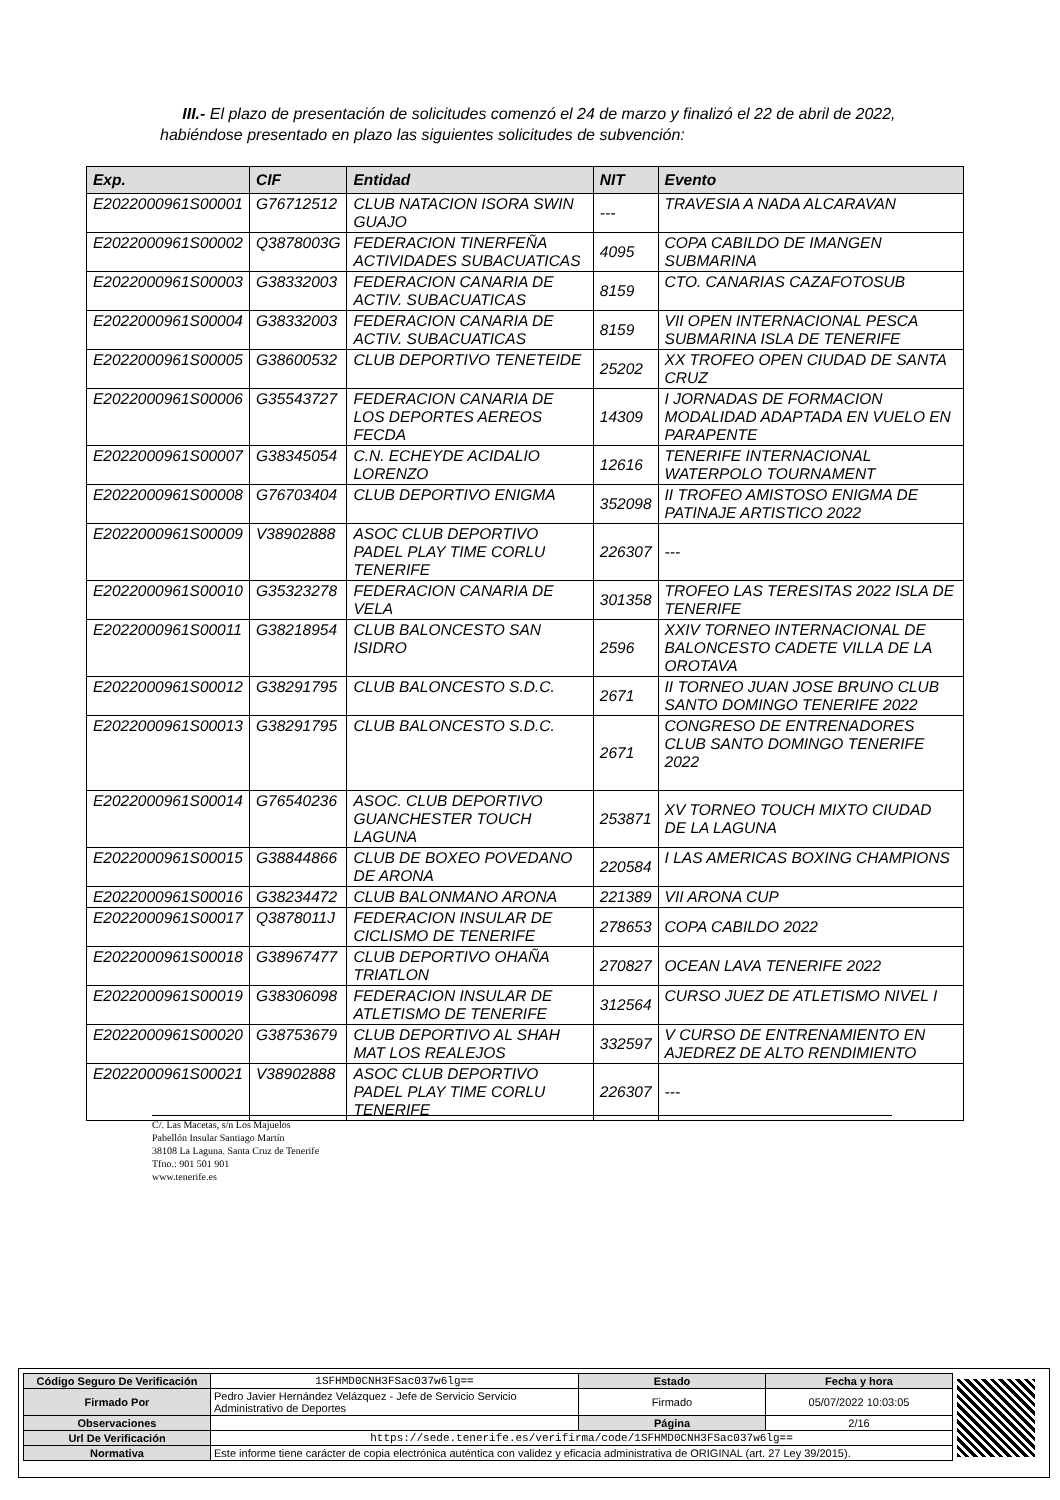III.- El plazo de presentación de solicitudes comenzó el 24 de marzo y finalizó el 22 de abril de 2022, habiéndose presentado en plazo las siguientes solicitudes de subvención:
| Exp. | CIF | Entidad | NIT | Evento |
| --- | --- | --- | --- | --- |
| E2022000961S00001 | G76712512 | CLUB NATACION ISORA SWIN GUAJO | --- | TRAVESIA A NADA ALCARAVAN |
| E2022000961S00002 | Q3878003G | FEDERACION TINERFEÑA ACTIVIDADES SUBACUATICAS | 4095 | COPA CABILDO DE IMANGEN SUBMARINA |
| E2022000961S00003 | G38332003 | FEDERACION CANARIA DE ACTIV. SUBACUATICAS | 8159 | CTO. CANARIAS CAZAFOTOSUB |
| E2022000961S00004 | G38332003 | FEDERACION CANARIA DE ACTIV. SUBACUATICAS | 8159 | VII OPEN INTERNACIONAL PESCA SUBMARINA ISLA DE TENERIFE |
| E2022000961S00005 | G38600532 | CLUB DEPORTIVO TENETEIDE | 25202 | XX TROFEO OPEN CIUDAD DE SANTA CRUZ |
| E2022000961S00006 | G35543727 | FEDERACION CANARIA DE LOS DEPORTES AEREOS FECDA | 14309 | I JORNADAS DE FORMACION MODALIDAD ADAPTADA EN VUELO EN PARAPENTE |
| E2022000961S00007 | G38345054 | C.N. ECHEYDE ACIDALIO LORENZO | 12616 | TENERIFE INTERNACIONAL WATERPOLO TOURNAMENT |
| E2022000961S00008 | G76703404 | CLUB DEPORTIVO ENIGMA | 352098 | II TROFEO AMISTOSO ENIGMA DE PATINAJE ARTISTICO 2022 |
| E2022000961S00009 | V38902888 | ASOC CLUB DEPORTIVO PADEL PLAY TIME CORLU TENERIFE | 226307 | --- |
| E2022000961S00010 | G35323278 | FEDERACION CANARIA DE VELA | 301358 | TROFEO LAS TERESITAS 2022 ISLA DE TENERIFE |
| E2022000961S00011 | G38218954 | CLUB BALONCESTO SAN ISIDRO | 2596 | XXIV TORNEO INTERNACIONAL DE BALONCESTO CADETE VILLA DE LA OROTAVA |
| E2022000961S00012 | G38291795 | CLUB BALONCESTO S.D.C. | 2671 | II TORNEO JUAN JOSE BRUNO CLUB SANTO DOMINGO TENERIFE 2022 |
| E2022000961S00013 | G38291795 | CLUB BALONCESTO S.D.C. | 2671 | CONGRESO DE ENTRENADORES CLUB SANTO DOMINGO TENERIFE 2022 |
| E2022000961S00014 | G76540236 | ASOC. CLUB DEPORTIVO GUANCHESTER TOUCH LAGUNA | 253871 | XV TORNEO TOUCH MIXTO CIUDAD DE LA LAGUNA |
| E2022000961S00015 | G38844866 | CLUB DE BOXEO POVEDANO DE ARONA | 220584 | I LAS AMERICAS BOXING CHAMPIONS |
| E2022000961S00016 | G38234472 | CLUB BALONMANO ARONA | 221389 | VII ARONA CUP |
| E2022000961S00017 | Q3878011J | FEDERACION INSULAR DE CICLISMO DE TENERIFE | 278653 | COPA CABILDO 2022 |
| E2022000961S00018 | G38967477 | CLUB DEPORTIVO OHAÑA TRIATLON | 270827 | OCEAN LAVA TENERIFE 2022 |
| E2022000961S00019 | G38306098 | FEDERACION INSULAR DE ATLETISMO DE TENERIFE | 312564 | CURSO JUEZ DE ATLETISMO NIVEL I |
| E2022000961S00020 | G38753679 | CLUB DEPORTIVO AL SHAH MAT LOS REALEJOS | 332597 | V CURSO DE ENTRENAMIENTO EN AJEDREZ DE ALTO RENDIMIENTO |
| E2022000961S00021 | V38902888 | ASOC CLUB DEPORTIVO PADEL PLAY TIME CORLU TENERIFE | 226307 | --- |
C/. Las Macetas, s/n Los Majuelos
Pabellón Insular Santiago Martín
38108 La Laguna. Santa Cruz de Tenerife
Tfno.: 901 501 901
www.tenerife.es
| Código Seguro De Verificación | 1SFHMD0CNH3FSac037w6lg== | Estado | Fecha y hora |
| Firmado Por | Pedro Javier Hernández Velázquez - Jefe de Servicio Servicio Administrativo de Deportes | Firmado | 05/07/2022 10:03:05 |
| Observaciones | | Página | 2/16 |
| Url De Verificación | https://sede.tenerife.es/verifirma/code/1SFHMD0CNH3FSac037w6lg== | | |
| Normativa | Este informe tiene carácter de copia electrónica auténtica con validez y eficacia administrativa de ORIGINAL (art. 27 Ley 39/2015). | | |